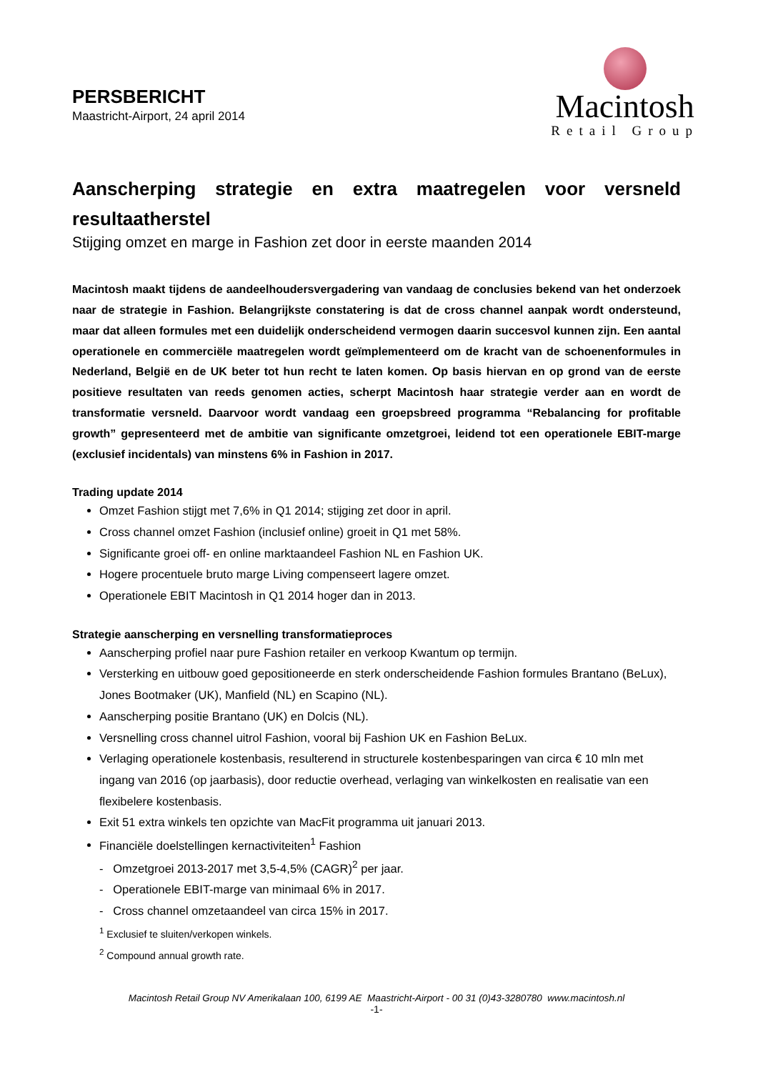PERSBERICHT
Maastricht-Airport, 24 april 2014
Macintosh
Retail Group
Aanscherping strategie en extra maatregelen voor versneld resultaatherstel
Stijging omzet en marge in Fashion zet door in eerste maanden 2014
Macintosh maakt tijdens de aandeelhoudersvergadering van vandaag de conclusies bekend van het onderzoek naar de strategie in Fashion. Belangrijkste constatering is dat de cross channel aanpak wordt ondersteund, maar dat alleen formules met een duidelijk onderscheidend vermogen daarin succesvol kunnen zijn. Een aantal operationele en commerciële maatregelen wordt geïmplementeerd om de kracht van de schoenenformules in Nederland, België en de UK beter tot hun recht te laten komen. Op basis hiervan en op grond van de eerste positieve resultaten van reeds genomen acties, scherpt Macintosh haar strategie verder aan en wordt de transformatie versneld. Daarvoor wordt vandaag een groepsbreed programma “Rebalancing for profitable growth” gepresenteerd met de ambitie van significante omzetgroei, leidend tot een operationele EBIT-marge (exclusief incidentals) van minstens 6% in Fashion in 2017.
Trading update 2014
Omzet Fashion stijgt met 7,6% in Q1 2014; stijging zet door in april.
Cross channel omzet Fashion (inclusief online) groeit in Q1 met 58%.
Significante groei off- en online marktaandeel Fashion NL en Fashion UK.
Hogere procentuele bruto marge Living compenseert lagere omzet.
Operationele EBIT Macintosh in Q1 2014 hoger dan in 2013.
Strategie aanscherping en versnelling transformatieproces
Aanscherping profiel naar pure Fashion retailer en verkoop Kwantum op termijn.
Versterking en uitbouw goed gepositioneerde en sterk onderscheidende Fashion formules Brantano (BeLux), Jones Bootmaker (UK), Manfield (NL) en Scapino (NL).
Aanscherping positie Brantano (UK) en Dolcis (NL).
Versnelling cross channel uitrol Fashion, vooral bij Fashion UK en Fashion BeLux.
Verlaging operationele kostenbasis, resulterend in structurele kostenbesparingen van circa € 10 mln met ingang van 2016 (op jaarbasis), door reductie overhead, verlaging van winkelkosten en realisatie van een flexibelere kostenbasis.
Exit 51 extra winkels ten opzichte van MacFit programma uit januari 2013.
Financiële doelstellingen kernactiviteiten<sup>1</sup> Fashion
- Omzetgroei 2013-2017 met 3,5-4,5% (CAGR)<sup>2</sup> per jaar.
- Operationele EBIT-marge van minimaal 6% in 2017.
- Cross channel omzetaandeel van circa 15% in 2017.
<sup>1</sup> Exclusief te sluiten/verkopen winkels.
<sup>2</sup> Compound annual growth rate.
Macintosh Retail Group NV Amerikalaan 100, 6199 AE Maastricht-Airport - 00 31 (0)43-3280780 www.macintosh.nl
-1-